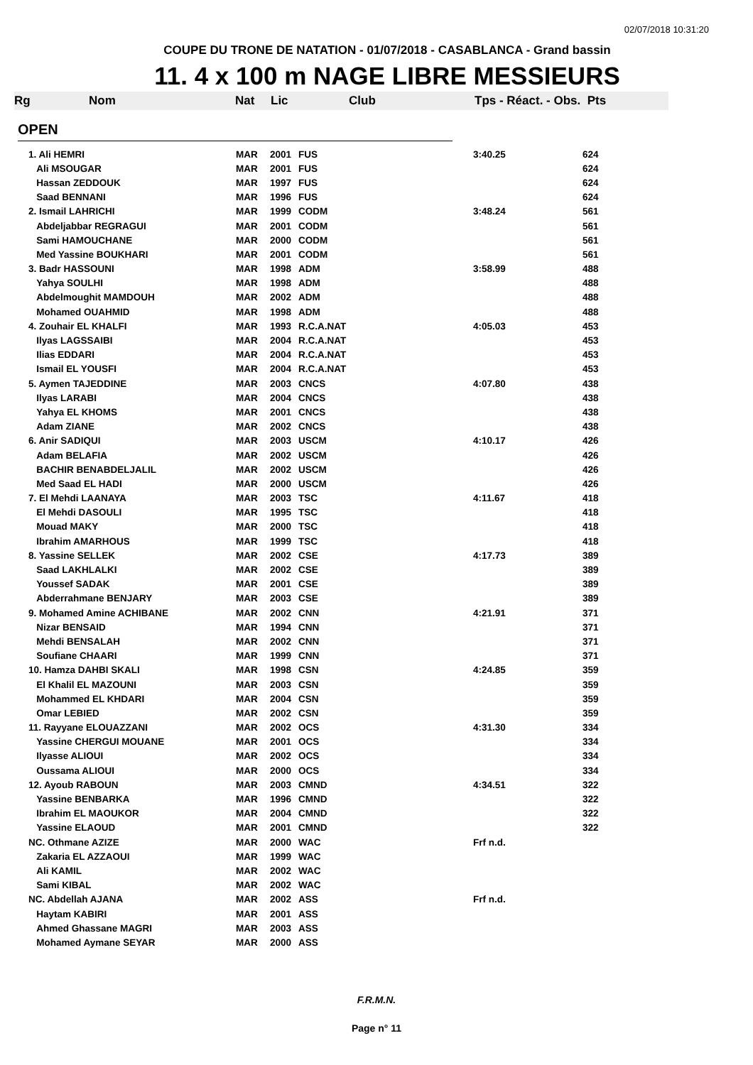02/07/2018 10:31:20
COUPE DU TRONE DE NATATION - 01/07/2018 - CASABLANCA - Grand bassin
11. 4 x 100 m NAGE LIBRE MESSIEURS
Rg Nom Nat Lic Club Tps - Réact. - Obs. Pts
OPEN
| 1. Ali HEMRI | MAR | 2001 | FUS | 3:40.25 | 624 |
| Ali MSOUGAR | MAR | 2001 | FUS | | 624 |
| Hassan ZEDDOUK | MAR | 1997 | FUS | | 624 |
| Saad BENNANI | MAR | 1996 | FUS | | 624 |
| 2. Ismail LAHRICHI | MAR | 1999 | CODM | 3:48.24 | 561 |
| Abdeljabbar REGRAGUI | MAR | 2001 | CODM | | 561 |
| Sami HAMOUCHANE | MAR | 2000 | CODM | | 561 |
| Med Yassine BOUKHARI | MAR | 2001 | CODM | | 561 |
| 3. Badr HASSOUNI | MAR | 1998 | ADM | 3:58.99 | 488 |
| Yahya SOULHI | MAR | 1998 | ADM | | 488 |
| Abdelmoughit MAMDOUH | MAR | 2002 | ADM | | 488 |
| Mohamed OUAHMID | MAR | 1998 | ADM | | 488 |
| 4. Zouhair EL KHALFI | MAR | 1993 | R.C.A.NAT | 4:05.03 | 453 |
| Ilyas LAGSSAIBI | MAR | 2004 | R.C.A.NAT | | 453 |
| Ilias EDDARI | MAR | 2004 | R.C.A.NAT | | 453 |
| Ismail EL YOUSFI | MAR | 2004 | R.C.A.NAT | | 453 |
| 5. Aymen TAJEDDINE | MAR | 2003 | CNCS | 4:07.80 | 438 |
| Ilyas LARABI | MAR | 2004 | CNCS | | 438 |
| Yahya EL KHOMS | MAR | 2001 | CNCS | | 438 |
| Adam ZIANE | MAR | 2002 | CNCS | | 438 |
| 6. Anir SADIQUI | MAR | 2003 | USCM | 4:10.17 | 426 |
| Adam BELAFIA | MAR | 2002 | USCM | | 426 |
| BACHIR BENABDELJALIL | MAR | 2002 | USCM | | 426 |
| Med Saad EL HADI | MAR | 2000 | USCM | | 426 |
| 7. El Mehdi LAANAYA | MAR | 2003 | TSC | 4:11.67 | 418 |
| El Mehdi DASOULI | MAR | 1995 | TSC | | 418 |
| Mouad MAKY | MAR | 2000 | TSC | | 418 |
| Ibrahim AMARHOUS | MAR | 1999 | TSC | | 418 |
| 8. Yassine SELLEK | MAR | 2002 | CSE | 4:17.73 | 389 |
| Saad LAKHLALKI | MAR | 2002 | CSE | | 389 |
| Youssef SADAK | MAR | 2001 | CSE | | 389 |
| Abderrahmane BENJARY | MAR | 2003 | CSE | | 389 |
| 9. Mohamed Amine ACHIBANE | MAR | 2002 | CNN | 4:21.91 | 371 |
| Nizar BENSAID | MAR | 1994 | CNN | | 371 |
| Mehdi BENSALAH | MAR | 2002 | CNN | | 371 |
| Soufiane CHAARI | MAR | 1999 | CNN | | 371 |
| 10. Hamza DAHBI SKALI | MAR | 1998 | CSN | 4:24.85 | 359 |
| El Khalil EL MAZOUNI | MAR | 2003 | CSN | | 359 |
| Mohammed EL KHDARI | MAR | 2004 | CSN | | 359 |
| Omar LEBIED | MAR | 2002 | CSN | | 359 |
| 11. Rayyane ELOUAZZANI | MAR | 2002 | OCS | 4:31.30 | 334 |
| Yassine CHERGUI MOUANE | MAR | 2001 | OCS | | 334 |
| Ilyasse ALIOUI | MAR | 2002 | OCS | | 334 |
| Oussama ALIOUI | MAR | 2000 | OCS | | 334 |
| 12. Ayoub RABOUN | MAR | 2003 | CMND | 4:34.51 | 322 |
| Yassine BENBARKA | MAR | 1996 | CMND | | 322 |
| Ibrahim EL MAOUKOR | MAR | 2004 | CMND | | 322 |
| Yassine ELAOUD | MAR | 2001 | CMND | | 322 |
| NC. Othmane AZIZE | MAR | 2000 | WAC | Frf n.d. | |
| Zakaria EL AZZAOUI | MAR | 1999 | WAC | | |
| Ali KAMIL | MAR | 2002 | WAC | | |
| Sami KIBAL | MAR | 2002 | WAC | | |
| NC. Abdellah AJANA | MAR | 2002 | ASS | Frf n.d. | |
| Haytam KABIRI | MAR | 2001 | ASS | | |
| Ahmed Ghassane MAGRI | MAR | 2003 | ASS | | |
| Mohamed Aymane SEYAR | MAR | 2000 | ASS | | |
F.R.M.N.
Page n° 11